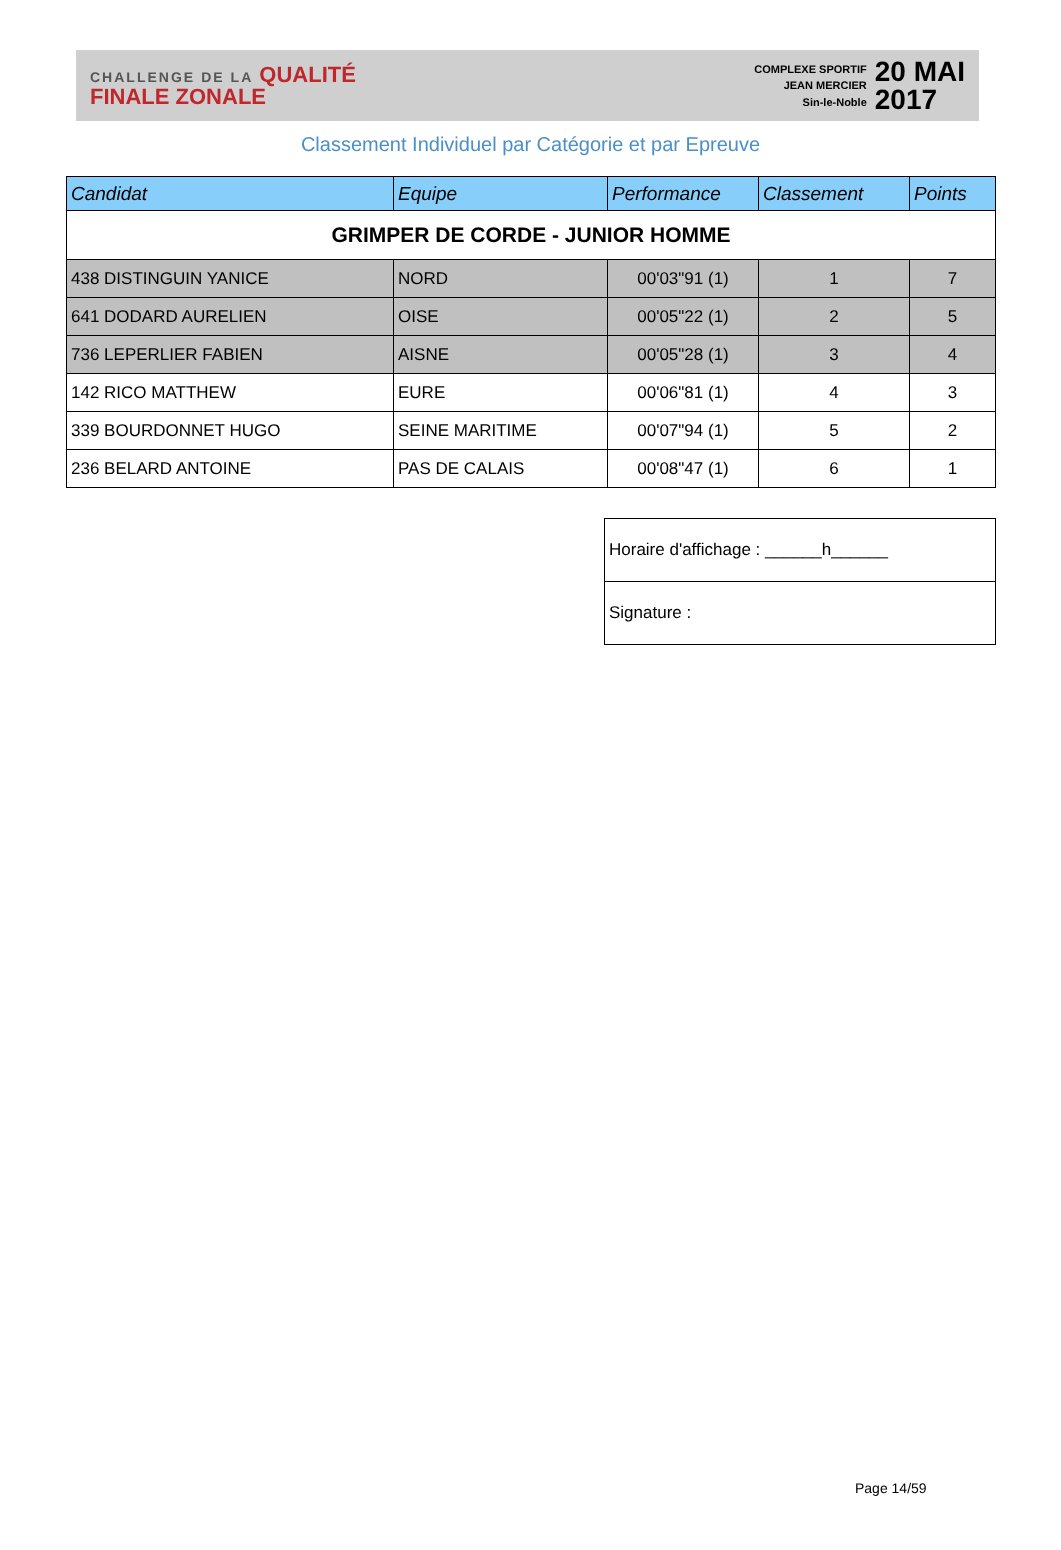CHALLENGE DE LA QUALITÉ
FINALE ZONALE
COMPLEXE SPORTIF
JEAN MERCIER
Sin-le-Noble
20 MAI
2017
Classement Individuel par Catégorie et par Epreuve
| Candidat | Equipe | Performance | Classement | Points |
| --- | --- | --- | --- | --- |
| GRIMPER DE CORDE - JUNIOR HOMME | | | | |
| 438 DISTINGUIN YANICE | NORD | 00'03"91 (1) | 1 | 7 |
| 641 DODARD AURELIEN | OISE | 00'05"22 (1) | 2 | 5 |
| 736 LEPERLIER FABIEN | AISNE | 00'05"28 (1) | 3 | 4 |
| 142 RICO MATTHEW | EURE | 00'06"81 (1) | 4 | 3 |
| 339 BOURDONNET HUGO | SEINE MARITIME | 00'07"94 (1) | 5 | 2 |
| 236 BELARD ANTOINE | PAS DE CALAIS | 00'08"47 (1) | 6 | 1 |
| Horaire d'affichage : ______h______ |
| Signature : |
Page 14/59